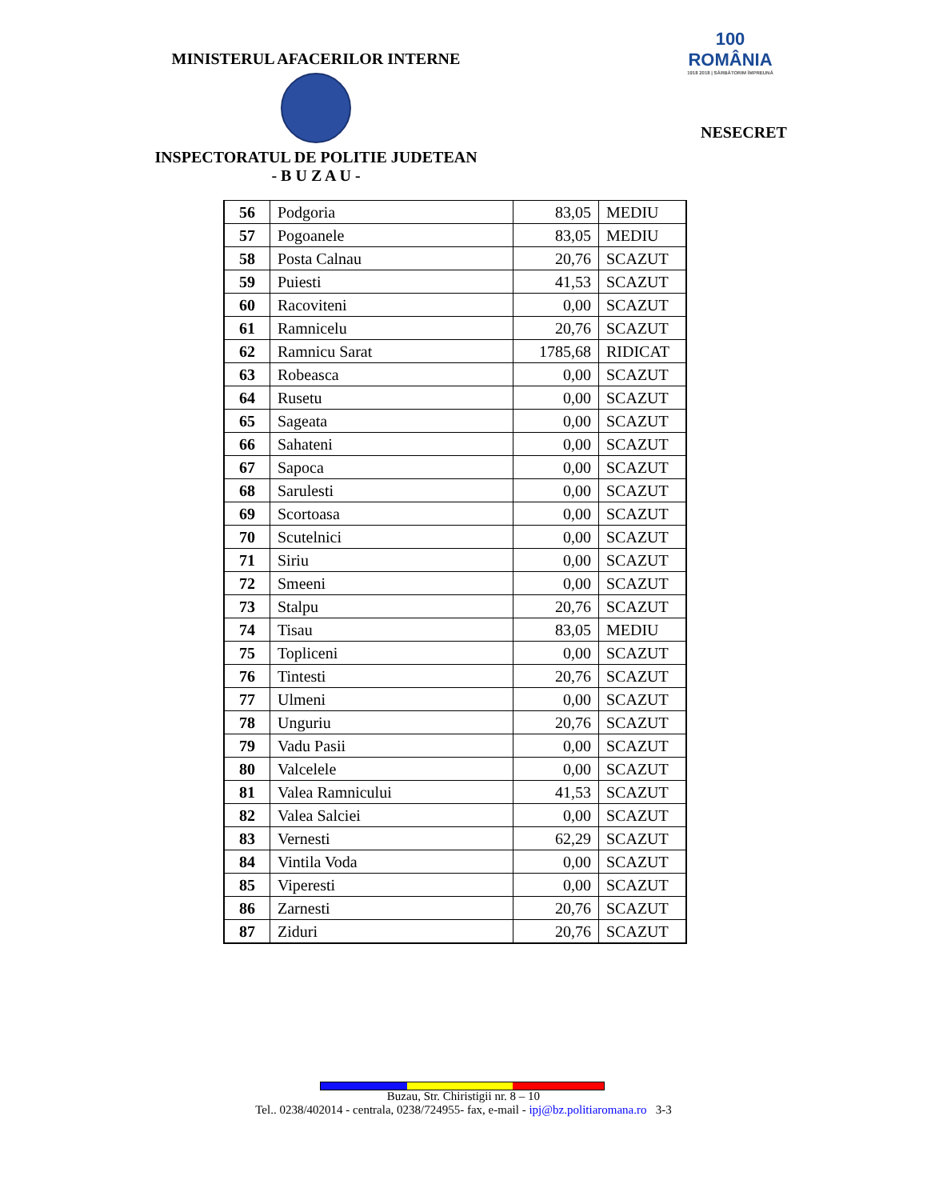MINISTERUL AFACERILOR INTERNE
INSPECTORATUL DE POLITIE JUDETEAN
- B U Z A U -
100
ROMÂNIA
1918 2018 | SĂRBĂTORIM ÎMPREUNĂ
NESECRET
| 56 | Podgoria | 83,05 | MEDIU |
| 57 | Pogoanele | 83,05 | MEDIU |
| 58 | Posta Calnau | 20,76 | SCAZUT |
| 59 | Puiesti | 41,53 | SCAZUT |
| 60 | Racoviteni | 0,00 | SCAZUT |
| 61 | Ramnicelu | 20,76 | SCAZUT |
| 62 | Ramnicu Sarat | 1785,68 | RIDICAT |
| 63 | Robeasca | 0,00 | SCAZUT |
| 64 | Rusetu | 0,00 | SCAZUT |
| 65 | Sageata | 0,00 | SCAZUT |
| 66 | Sahateni | 0,00 | SCAZUT |
| 67 | Sapoca | 0,00 | SCAZUT |
| 68 | Sarulesti | 0,00 | SCAZUT |
| 69 | Scortoasa | 0,00 | SCAZUT |
| 70 | Scutelnici | 0,00 | SCAZUT |
| 71 | Siriu | 0,00 | SCAZUT |
| 72 | Smeeni | 0,00 | SCAZUT |
| 73 | Stalpu | 20,76 | SCAZUT |
| 74 | Tisau | 83,05 | MEDIU |
| 75 | Topliceni | 0,00 | SCAZUT |
| 76 | Tintesti | 20,76 | SCAZUT |
| 77 | Ulmeni | 0,00 | SCAZUT |
| 78 | Unguriu | 20,76 | SCAZUT |
| 79 | Vadu Pasii | 0,00 | SCAZUT |
| 80 | Valcelele | 0,00 | SCAZUT |
| 81 | Valea Ramnicului | 41,53 | SCAZUT |
| 82 | Valea Salciei | 0,00 | SCAZUT |
| 83 | Vernesti | 62,29 | SCAZUT |
| 84 | Vintila Voda | 0,00 | SCAZUT |
| 85 | Viperesti | 0,00 | SCAZUT |
| 86 | Zarnesti | 20,76 | SCAZUT |
| 87 | Ziduri | 20,76 | SCAZUT |
Buzau, Str. Chiristigii nr. 8 – 10
Tel.. 0238/402014 - centrala, 0238/724955- fax, e-mail - ipj@bz.politiaromana.ro 3-3